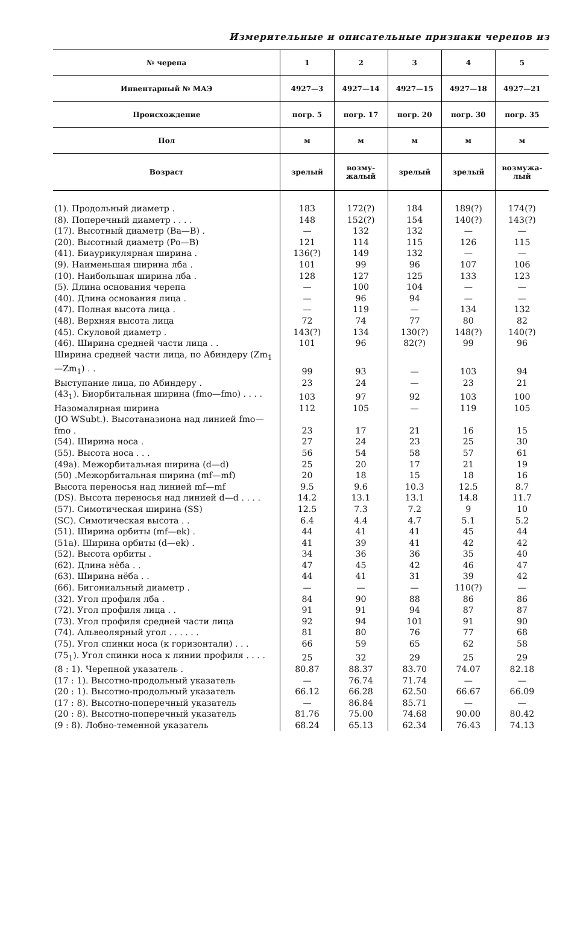Измерительные и описательные признаки черепов из
| № черепа | 1 | 2 | 3 | 4 | 5 |
| --- | --- | --- | --- | --- | --- |
| Инвентарный № МАЭ | 4927—3 | 4927—14 | 4927—15 | 4927—18 | 4927—21 |
| Происхождение | погр. 5 | погр. 17 | погр. 20 | погр. 30 | погр. 35 |
| Пол | м | м | м | м | м |
| Возраст | зрелый | возму- жалый | зрелый | зрелый | возмужа- лый |
| (1). Продольный диаметр . | 183 | 172(?) | 184 | 189(?) | 174(?) |
| (8). Поперечный диаметр . . . . | 148 | 152(?) | 154 | 140(?) | 143(?) |
| (17). Высотный диаметр (Ba—B) . | — | 132 | 132 | — | — |
| (20). Высотный диаметр (Po—B) | 121 | 114 | 115 | 126 | 115 |
| (41). Биаурикулярная ширина . | 136(?) | 149 | 132 | — | — |
| (9). Наименьшая ширина лба . | 101 | 99 | 96 | 107 | 106 |
| (10). Наибольшая ширина лба . | 128 | 127 | 125 | 133 | 123 |
| (5). Длина основания черепа | — | 100 | 104 | — | — |
| (40). Длина основания лица . | — | 96 | 94 | — | — |
| (47). Полная высота лица . | — | 119 | — | 134 | 132 |
| (48). Верхняя высота лица | 72 | 74 | 77 | 80 | 82 |
| (45). Скуловой диаметр . | 143(?) | 134 | 130(?) | 148(?) | 140(?) |
| (46). Ширина средней части лица . . | 101 | 96 | 82(?) | 99 | 96 |
| Ширина средней части лица, по Абиндеру (Zm<sub>1</sub>—Zm<sub>1</sub>) . . | 99 | 93 | — | 103 | 94 |
| Выступание лица, по Абиндеру . | 23 | 24 | — | 23 | 21 |
| (43<sub>1</sub>). Биорбитальная ширина (fmo—fmo) . . . . | 103 | 97 | 92 | 103 | 100 |
| Назомалярная ширина | 112 | 105 | — | 119 | 105 |
| (JO WSubt.). Высотаназиона над линией fmo—fmo . | 23 | 17 | 21 | 16 | 15 |
| (54). Ширина носа . | 27 | 24 | 23 | 25 | 30 |
| (55). Высота носа . . . | 56 | 54 | 58 | 57 | 61 |
| (49a). Межорбитальная ширина (d—d) | 25 | 20 | 17 | 21 | 19 |
| (50) .Межорбитальная ширина (mf—mf) | 20 | 18 | 15 | 18 | 16 |
| Высота переносья над линией mf—mf | 9.5 | 9.6 | 10.3 | 12.5 | 8.7 |
| (DS). Высота переносья над линией d—d . . . . | 14.2 | 13.1 | 13.1 | 14.8 | 11.7 |
| (57). Симотическая ширина (SS) | 12.5 | 7.3 | 7.2 | 9 | 10 |
| (SC). Симотическая высота . . | 6.4 | 4.4 | 4.7 | 5.1 | 5.2 |
| (51). Ширина орбиты (mf—ek) . | 44 | 41 | 41 | 45 | 44 |
| (51a). Ширина орбиты (d—ek) . | 41 | 39 | 41 | 42 | 42 |
| (52). Высота орбиты . | 34 | 36 | 36 | 35 | 40 |
| (62). Длина нёба . . | 47 | 45 | 42 | 46 | 47 |
| (63). Ширина нёба . . | 44 | 41 | 31 | 39 | 42 |
| (66). Бигониальный диаметр . | — | — | — | 110(?) | — |
| (32). Угол профиля лба . | 84 | 90 | 88 | 86 | 86 |
| (72). Угол профиля лица . . | 91 | 91 | 94 | 87 | 87 |
| (73). Угол профиля средней части лица | 92 | 94 | 101 | 91 | 90 |
| (74). Альвеолярный угол . . . . . . | 81 | 80 | 76 | 77 | 68 |
| (75). Угол спинки носа (к горизонтали) . . . | 66 | 59 | 65 | 62 | 58 |
| (75<sub>1</sub>). Угол спинки носа к линии профиля . . . . | 25 | 32 | 29 | 25 | 29 |
| (8 : 1). Черепной указатель . | 80.87 | 88.37 | 83.70 | 74.07 | 82.18 |
| (17 : 1). Высотно-продольный указатель | — | 76.74 | 71.74 | — | — |
| (20 : 1). Высотно-продольный указатель | 66.12 | 66.28 | 62.50 | 66.67 | 66.09 |
| (17 : 8). Высотно-поперечный указатель | — | 86.84 | 85.71 | — | — |
| (20 : 8). Высотно-поперечный указатель | 81.76 | 75.00 | 74.68 | 90.00 | 80.42 |
| (9 : 8). Лобно-теменной указатель | 68.24 | 65.13 | 62.34 | 76.43 | 74.13 |